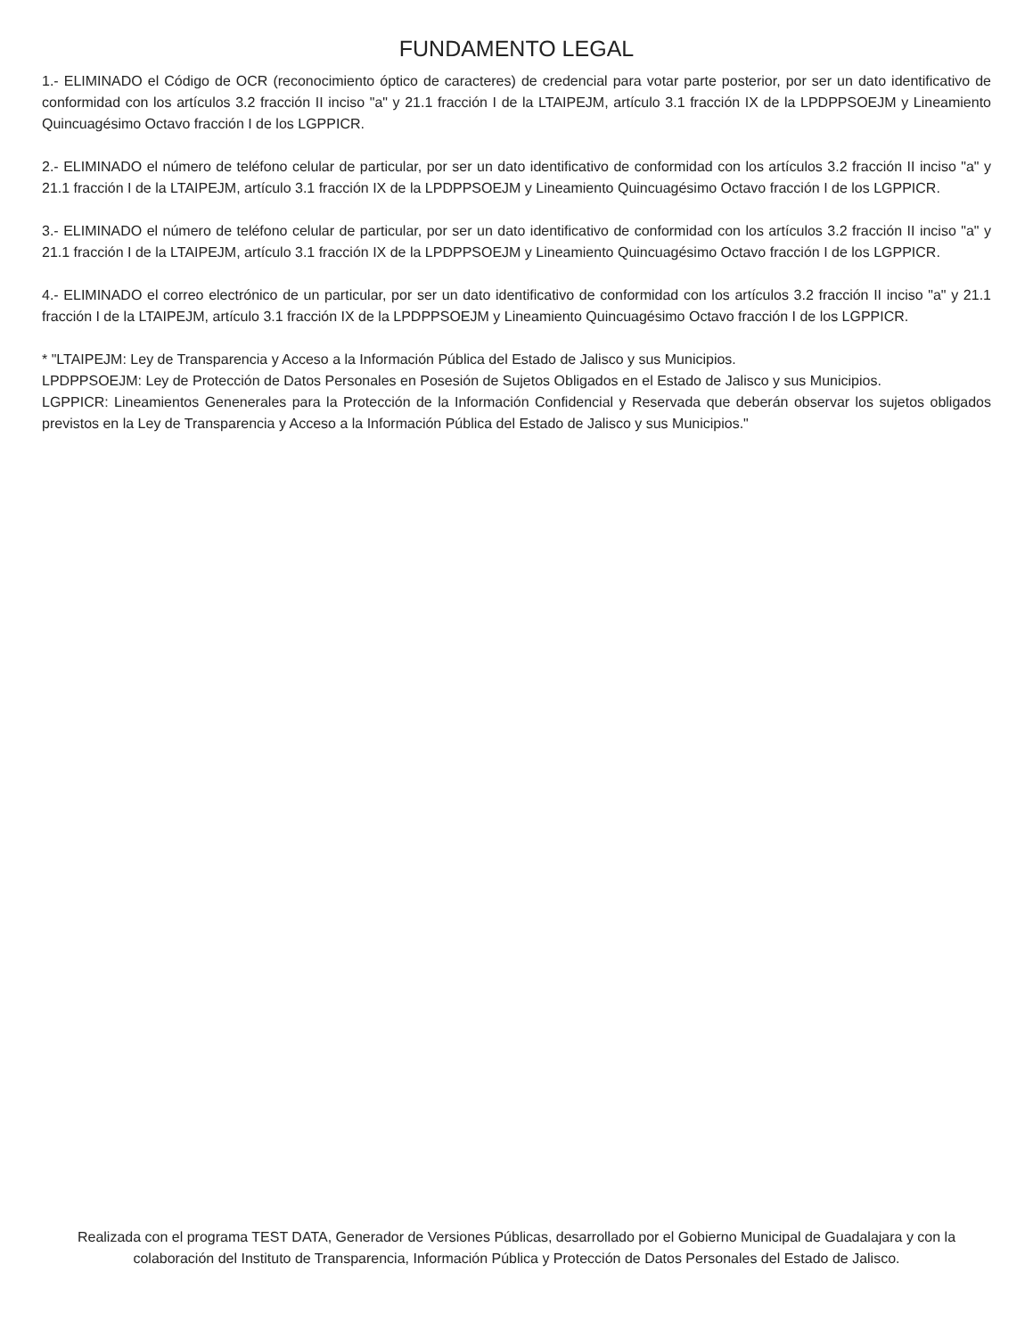FUNDAMENTO LEGAL
1.- ELIMINADO el Código de OCR (reconocimiento óptico de caracteres) de credencial para votar parte posterior, por ser un dato identificativo de conformidad con los artículos 3.2 fracción II inciso "a" y 21.1 fracción I de la LTAIPEJM, artículo 3.1 fracción IX de la LPDPPSOEJM y Lineamiento Quincuagésimo Octavo fracción I de los LGPPICR.
2.- ELIMINADO el número de teléfono celular de particular, por ser un dato identificativo de conformidad con los artículos 3.2 fracción II inciso "a" y 21.1 fracción I de la LTAIPEJM, artículo 3.1 fracción IX de la LPDPPSOEJM y Lineamiento Quincuagésimo Octavo fracción I de los LGPPICR.
3.- ELIMINADO el número de teléfono celular de particular, por ser un dato identificativo de conformidad con los artículos 3.2 fracción II inciso "a" y 21.1 fracción I de la LTAIPEJM, artículo 3.1 fracción IX de la LPDPPSOEJM y Lineamiento Quincuagésimo Octavo fracción I de los LGPPICR.
4.- ELIMINADO el correo electrónico de un particular, por ser un dato identificativo de conformidad con los artículos 3.2 fracción II inciso "a" y 21.1 fracción I de la LTAIPEJM, artículo 3.1 fracción IX de la LPDPPSOEJM y Lineamiento Quincuagésimo Octavo fracción I de los LGPPICR.
* "LTAIPEJM: Ley de Transparencia y Acceso a la Información Pública del Estado de Jalisco y sus Municipios.
LPDPPSOEJM: Ley de Protección de Datos Personales en Posesión de Sujetos Obligados en el Estado de Jalisco y sus Municipios.
LGPPICR: Lineamientos Genenerales para la Protección de la Información Confidencial y Reservada que deberán observar los sujetos obligados previstos en la Ley de Transparencia y Acceso a la Información Pública del Estado de Jalisco y sus Municipios."
Realizada con el programa TEST DATA, Generador de Versiones Públicas, desarrollado por el Gobierno Municipal de Guadalajara y con la colaboración del Instituto de Transparencia, Información Pública y Protección de Datos Personales del Estado de Jalisco.